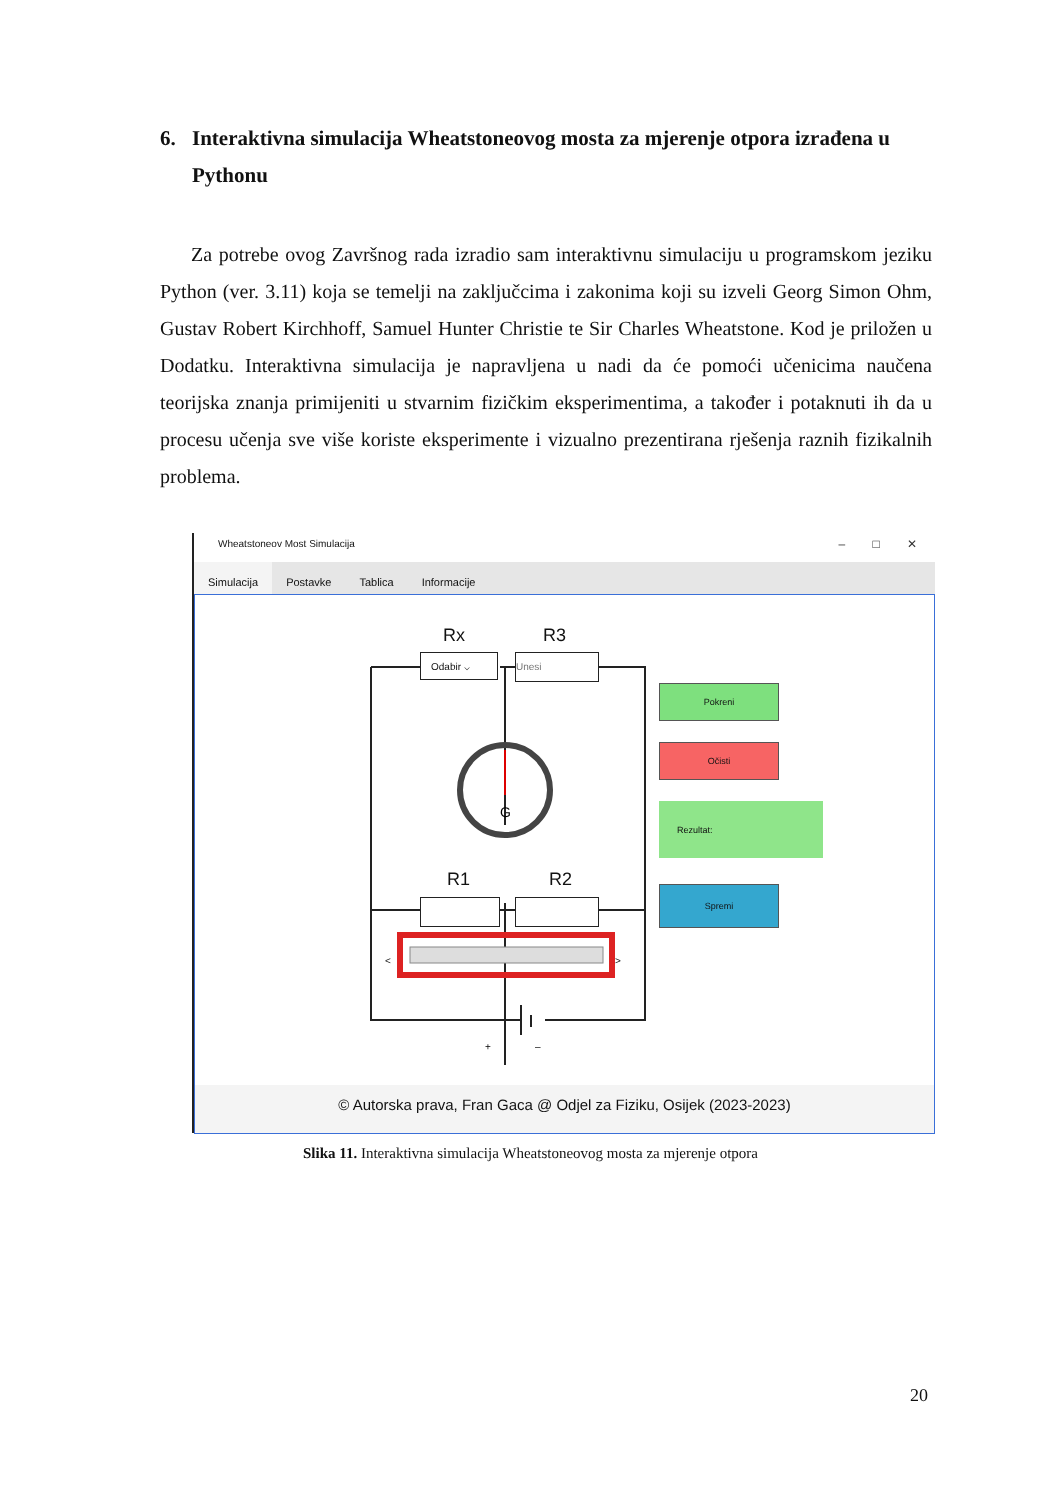6. Interaktivna simulacija Wheatstoneovog mosta za mjerenje otpora izrađena u
Pythonu
Za potrebe ovog Završnog rada izradio sam interaktivnu simulaciju u programskom jeziku Python (ver. 3.11) koja se temelji na zaključcima i zakonima koji su izveli Georg Simon Ohm, Gustav Robert Kirchhoff, Samuel Hunter Christie te Sir Charles Wheatstone. Kod je priložen u Dodatku. Interaktivna simulacija je napravljena u nadi da će pomoći učenicima naučena teorijska znanja primijeniti u stvarnim fizičkim eksperimentima, a također i potaknuti ih da u procesu učenja sve više koriste eksperimente i vizualno prezentirana rješenja raznih fizikalnih problema.
Wheatstoneov Most Simulacija – □ ✕
Simulacija Postavke Tablica Informacije
G
+
–
Rx R3
R1 R2
Odabir ⌵ Unesi
< >
Pokreni
Očisti
Rezultat:
Spremi
© Autorska prava, Fran Gaca @ Odjel za Fiziku, Osijek (2023-2023)
Slika 11. Interaktivna simulacija Wheatstoneovog mosta za mjerenje otpora
20